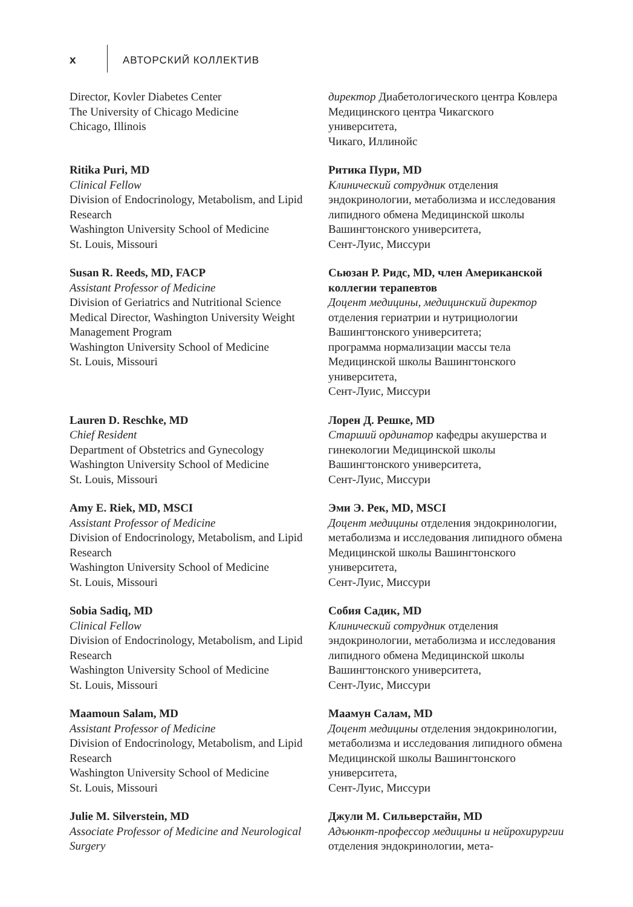x
АВТОРСКИЙ КОЛЛЕКТИВ
Director, Kovler Diabetes Center
The University of Chicago Medicine
Chicago, Illinois
директор Диабетологического центра Ковлера Медицинского центра Чикагского университета,
Чикаго, Иллинойс
Ritika Puri, MD
Clinical Fellow
Division of Endocrinology, Metabolism, and Lipid Research
Washington University School of Medicine
St. Louis, Missouri
Ритика Пури, MD
Клинический сотрудник отделения эндокринологии, метаболизма и исследования липидного обмена Медицинской школы Вашингтонского университета,
Сент-Луис, Миссури
Susan R. Reeds, MD, FACP
Assistant Professor of Medicine
Division of Geriatrics and Nutritional Science
Medical Director, Washington University Weight Management Program
Washington University School of Medicine
St. Louis, Missouri
Сьюзан Р. Ридс, MD, член Американской коллегии терапевтов
Доцент медицины, медицинский директор отделения гериатрии и нутрициологии Вашингтонского университета;
программа нормализации массы тела Медицинской школы Вашингтонского университета,
Сент-Луис, Миссури
Lauren D. Reschke, MD
Chief Resident
Department of Obstetrics and Gynecology
Washington University School of Medicine
St. Louis, Missouri
Лорен Д. Решке, MD
Старший ординатор кафедры акушерства и гинекологии Медицинской школы Вашингтонского университета,
Сент-Луис, Миссури
Amy E. Riek, MD, MSCI
Assistant Professor of Medicine
Division of Endocrinology, Metabolism, and Lipid Research
Washington University School of Medicine
St. Louis, Missouri
Эми Э. Рек, MD, MSCI
Доцент медицины отделения эндокринологии, метаболизма и исследования липидного обмена Медицинской школы Вашингтонского университета,
Сент-Луис, Миссури
Sobia Sadiq, MD
Clinical Fellow
Division of Endocrinology, Metabolism, and Lipid Research
Washington University School of Medicine
St. Louis, Missouri
Собия Садик, MD
Клинический сотрудник отделения эндокринологии, метаболизма и исследования липидного обмена Медицинской школы Вашингтонского университета,
Сент-Луис, Миссури
Maamoun Salam, MD
Assistant Professor of Medicine
Division of Endocrinology, Metabolism, and Lipid Research
Washington University School of Medicine
St. Louis, Missouri
Маамун Салам, MD
Доцент медицины отделения эндокринологии, метаболизма и исследования липидного обмена Медицинской школы Вашингтонского университета,
Сент-Луис, Миссури
Julie M. Silverstein, MD
Associate Professor of Medicine and Neurological Surgery
Джули М. Сильверстайн, MD
Адъюнкт-профессор медицины и нейрохирургии отделения эндокринологии, мета-